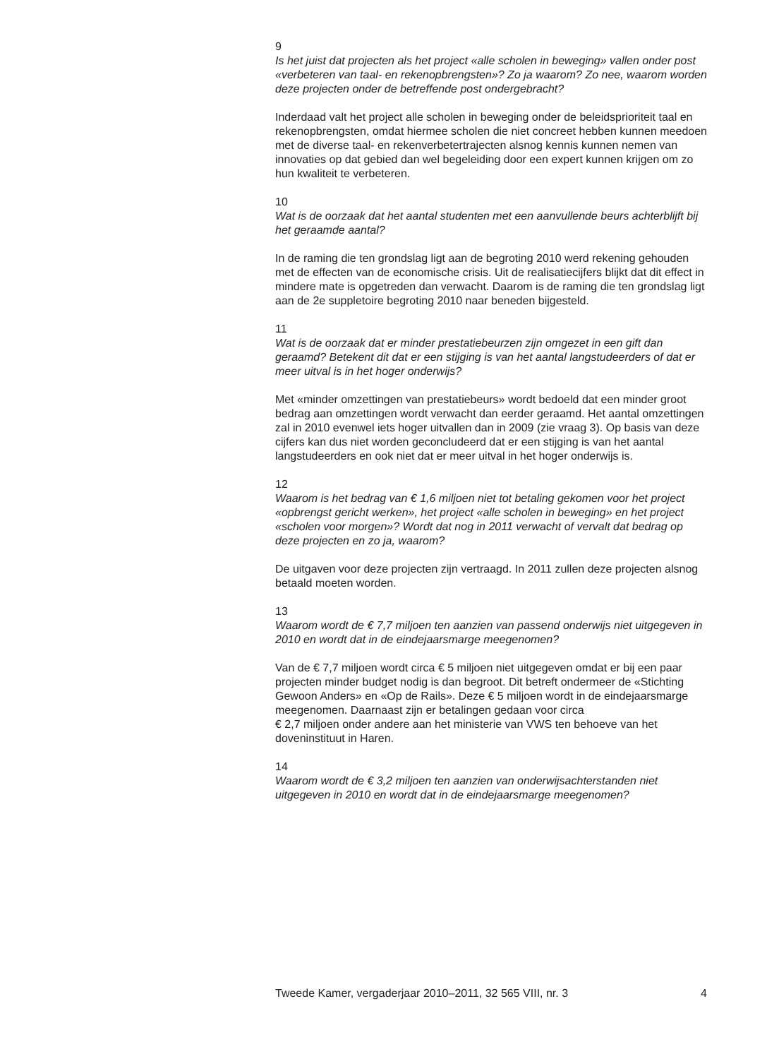9
Is het juist dat projecten als het project «alle scholen in beweging» vallen onder post «verbeteren van taal- en rekenopbrengsten»? Zo ja waarom? Zo nee, waarom worden deze projecten onder de betreffende post ondergebracht?
Inderdaad valt het project alle scholen in beweging onder de beleidsprioriteit taal en rekenopbrengsten, omdat hiermee scholen die niet concreet hebben kunnen meedoen met de diverse taal- en rekenverbetertrajecten alsnog kennis kunnen nemen van innovaties op dat gebied dan wel begeleiding door een expert kunnen krijgen om zo hun kwaliteit te verbeteren.
10
Wat is de oorzaak dat het aantal studenten met een aanvullende beurs achterblijft bij het geraamde aantal?
In de raming die ten grondslag ligt aan de begroting 2010 werd rekening gehouden met de effecten van de economische crisis. Uit de realisatiecijfers blijkt dat dit effect in mindere mate is opgetreden dan verwacht. Daarom is de raming die ten grondslag ligt aan de 2e suppletoire begroting 2010 naar beneden bijgesteld.
11
Wat is de oorzaak dat er minder prestatiebeurzen zijn omgezet in een gift dan geraamd? Betekent dit dat er een stijging is van het aantal langstudeerders of dat er meer uitval is in het hoger onderwijs?
Met «minder omzettingen van prestatiebeurs» wordt bedoeld dat een minder groot bedrag aan omzettingen wordt verwacht dan eerder geraamd. Het aantal omzettingen zal in 2010 evenwel iets hoger uitvallen dan in 2009 (zie vraag 3). Op basis van deze cijfers kan dus niet worden geconcludeerd dat er een stijging is van het aantal langstudeerders en ook niet dat er meer uitval in het hoger onderwijs is.
12
Waarom is het bedrag van € 1,6 miljoen niet tot betaling gekomen voor het project «opbrengst gericht werken», het project «alle scholen in beweging» en het project «scholen voor morgen»? Wordt dat nog in 2011 verwacht of vervalt dat bedrag op deze projecten en zo ja, waarom?
De uitgaven voor deze projecten zijn vertraagd. In 2011 zullen deze projecten alsnog betaald moeten worden.
13
Waarom wordt de € 7,7 miljoen ten aanzien van passend onderwijs niet uitgegeven in 2010 en wordt dat in de eindejaarsmarge meegenomen?
Van de € 7,7 miljoen wordt circa € 5 miljoen niet uitgegeven omdat er bij een paar projecten minder budget nodig is dan begroot. Dit betreft ondermeer de «Stichting Gewoon Anders» en «Op de Rails». Deze € 5 miljoen wordt in de eindejaarsmarge meegenomen. Daarnaast zijn er betalingen gedaan voor circa
€ 2,7 miljoen onder andere aan het ministerie van VWS ten behoeve van het doveninstituut in Haren.
14
Waarom wordt de € 3,2 miljoen ten aanzien van onderwijsachterstanden niet uitgegeven in 2010 en wordt dat in de eindejaarsmarge meegenomen?
Tweede Kamer, vergaderjaar 2010–2011, 32 565 VIII, nr. 3 4